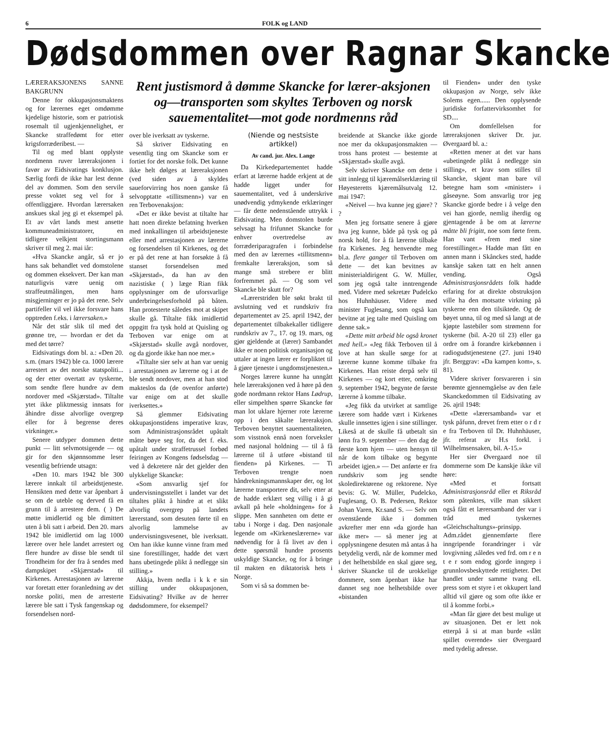6 FOLK og LAND
Dødsdommen over Ragnar Skancke
LÆRERAKSJONENS SANNE BAKGRUNN
Denne for okkupasjonsmaktens og for lærernes eget omdømme kjedelige historie, som er patriotisk rosemalt til ugjenkjennelighet, er Skancke straffedømt for etter krigsforræderibest. —
Til og med blant opplyste nordmenn ruver læreraksjonen i favør av Eidsivatings konklusjon. Særlig fordi de ikke har lest denne del av dommen. Som den servile presse voktet seg vel for å offentliggjøre. Hvordan lærersaken anskues skal jeg gi et eksempel på. Et av vårt lands mest ansette kommuneadministratorer, en tidligere velkjent stortingsmann skriver til meg 2. mai iår:
«Hva Skancke angår, så er jo hans sak behandlet ved domstolene og dommen eksekvert. Der kan man naturligvis være uenig om straffeutmålingen, men hans misgjerninger er jo på det rene. Selv partifeller vil vel ikke forsvare hans opptreden f.eks. i lærersaken.»
Når det står slik til med det grønne tre, — hvordan er det da med det tørre?
Eidsivatings dom bl. a.: «Den 20. s.m. (mars 1942) ble ca. 1000 lærere arrestert av det norske statspoliti... og der etter overtatt av tyskerne, som sendte flere hundre av dem nordover med «Skjærstad». Tiltalte ytet ikke pliktmessig innsats for åhindre disse alvorlige overgrep eller for å begrense deres virkninger.»
Senere utdyper dommen dette punkt — litt selvmotsigende — og gir for den skjønnsomme leser vesentlig befriende utsagn:
«Den 10. mars 1942 ble 300 lærere innkalt til arbeidstjeneste. Hensikten med dette var åpenbart å se om de uteble og derved få en grunn til å arrestere dem. ( ) De møtte imidlertid og ble dimittert uten å bli satt i arbeid. Den 20. mars 1942 ble imidlertid om lag 1000 lærere over hele landet arrestert og flere hundre av disse ble sendt til Trondheim for der fra å sendes med dampskipet «Skjærstad» til Kirkenes. Arrestasjonen av lærerne var foretatt etter foranledning av det norske politi, men de arresterte lærere ble satt i Tysk fangenskap og forsendelsen nord-
Rent justismord å dømme Skancke for lærer-aksjonen og—transporten som skyltes Terboven og norsk sauementalitet—mot gode nordmenns råd
over ble iverksatt av tyskerne.
Så skriver Eidsivating en vesentlig ting om Skancke som er fortiet for det norske folk. Det kunne ikke helt dølges at læreraksjonen (ved siden av å skyldes saueforvirring hos noen ganske få selvopptatte «tillitsmenn») var en ren Terbovenaksjon:
«Det er ikke bevist at tiltalte har hatt noen direkte befatning hverken med innkallingen til arbeidstjeneste eller med arrestasjonen av lærerne og forsendelsen til Kirkenes, og det er på det rene at han forsøkte å få stanset forsendelsen med «Skjærstad», da han av den nazistiske ( ) læge Rian fikk opplysninger om de uforsvarlige underbringelsesforhold på båten. Han protesterte således mot at skipet skulle gå. Tiltalte fikk imidlertid oppgitt fra tysk hold at Quisling og Terboven var enige om at «Skjærstad» skulle avgå nordover, og da gjorde ikke han noe mer.»
«Tiltalte sier selv at han var uenig i arrestasjonen av lærerne og i at de ble sendt nordover, men at han stod makteslos da (de ovenfor anførte) var enige om at det skulle iverksettes.»
Så glemmer Eidsivating okkupasjonstidens imperative krav, som Administrasjonsrådet upåtalt måtte bøye seg for, da det f. eks. upåtalt under straffetrussel forbød feiringen av Kongens fødselsdag — ved å dekretere når det gjelder den ulykkelige Skancke:
«Som ansvarlig sjef for undervisningsstellet i landet var det tiltaltes plikt å hindre at et slikt alvorlig overgrep på landets lærerstand, som desuten førte til en alvorlig lammelse av undervisningsvesenet, ble iverksatt. Om han ikke kunne vinne fram med sine forestillinger, hadde det vært hans ubetingede plikt å nedlegge sin stilling.»
Akkja, hvem nedla i k k e sin stilling under okkupasjonen, Eidsivating? Hvilke av de herrer dødsdommere, for eksempel?
(Niende og nestsiste artikkel)
Av cand. jur. Alex. Lange
Da Kirkedepartementet hadde erfart at lærerne hadde erkjent at de hadde ligget under for sauementalitet, ved å underskrive unødvendig ydmykende erklæringer — får dette nedenstående uttrykk i Eidsivating. Men domstolen burde selvsagt ha frifunnet Skancke for enhver overtredelse av forræderiparagrafen i forbindelse med den av lærernes «tillitsmenn» fremkalte læreraksjon, som så mange små strebere er blitt forfremmet på. — Og som vel Skancke ble skutt for?
«Lærerstriden ble søkt brakt til avslutning ved et rundskriv fra departementet av 25. april 1942, der departementet tilbakekaller tidligere rundskriv av 7., 17. og 19. mars, og gjør gjeldende at (lærer) Sambandet ikke er noen politisk organisasjon og uttaler at ingen lærer er forpliktet til å gjøre tjeneste i ungdomstjenesten.»
Norges lærere kunne ha unngått hele læreraksjonen ved å høre på den gode nordmann rektor Hans Lødrup, eller simpelthen spørre Skancke før man lot uklare hjerner rote lærerne opp i den såkalte læreraksjon. Terboven benyttet sauementaliteten, som visstnok ennå noen forveksler med nasjonal holdning — til å få lærerne til å utføre «bistand til fienden» på Kirkenes. — Ti Terboven trengte noen håndrekningsmannskaper der, og lot lærerne transportere dit, selv etter at de hadde erklært seg villig i å gi avkall på hele «holdningen» for å slippe. Men sannheten om dette er tabu i Norge i dag. Den nasjonale legende om «Kirkeneslærerne» var nødvendig for å få livet av den i dette spørsmål hundre prosents uskyldige Skancke, og for å bringe til makten en diktatorisk hets i Norge.
Som vi så sa dommen be-
breidende at Skancke ikke gjorde noe mer da okkupasjonsmakten — tross hans protest — bestemte at «Skjærstad» skulle avgå.
Selv skriver Skancke om dette i sitt innlegg til kjæremålserklæring til Høyesteretts kjæremålsutvalg 12. mai 1947:
«Neivel — hva kunne jeg gjøre? ? ?
Men jeg fortsatte senere å gjøre hva jeg kunne, både på tysk og på norsk hold, for å få lærerne tilbake fra Kirkenes. Jeg henvendte meg bl.a. flere ganger til Terboven om dette — det kan bevitnes av ministerialdirigent G. W. Müller, som jeg også talte inntrengende med. Videre med sekretær Pudelcko hos Huhnhäuser. Videre med minister Fuglesang, som også kan bevitne at jeg talte med Quisling om denne sak.»
«Dette mitt arbeid ble også kronet med hell.» «Jeg fikk Terboven til å love at han skulle sørge for at lærerne kunne komme tilbake fra Kirkenes. Han reiste derpå selv til Kirkenes — og kort etter, omkring 9. september 1942, begynte de første lærerne å komme tilbake.
«Jeg fikk da utvirket at samtlige lærere som hadde vært i Kirkenes skulle innsettes igjen i sine stillinger. Likeså at de skulle få utbetalt sin lønn fra 9. september — den dag de første kom hjem — uten hensyn til når de kom tilbake og begynte arbeidet igjen.» — Det anførte er fra rundskriv som jeg sendte skoledirektørene og rektorene. Nye bevis: G. W. Müller, Pudelcko, Fuglesang, O. B. Pedersen, Rektor Johan Varen, Kr.sand S. — Selv om ovenstående ikke i dommen avkrefter mer enn «da gjorde han ikke mer» — så mener jeg at opplysningene desuten må antas å ha betydelig verdi, når de kommer med i det helhetsbilde en skal gjøre seg, skriver Skancke til de urokkelige dommere, som åpenbart ikke har dannet seg noe helhetsbilde over «bistanden
til Fienden» under den tyske okkupasjon av Norge, selv ikke Solems egen...... Den opplysende juridiske forfattervirksomhet for SD....
Om domfellelsen for læreraksjonen skriver Dr. jur. Øvergaard bl. a.:
«Retten mener at det var hans «ubetingede plikt å nedlegge sin stilling», et krav som stilles til Skancke, skjønt man bare vil betegne ham som «minister» i gåseøyne. Som ansvarlig tror jeg Skancke gjorde bedre i å velge den vei han gjorde, nemlig iherdig og gjentagende å be om at lærerne måtte bli frigitt, noe som førte frem. Han vant «frem med sine forestillinger.» Hadde man fått en annen mann i Skånckes sted, hadde kanskje saken tatt en helt annen vending. Også Administrasjonsrådets folk hadde erfaring for at direkte obstruksjon ville ha den motsatte virkning på tyskerne enn den tilsiktede. Og de bøyet unna, til og med så langt at de kjøpte lastebiler som strømenn for tyskerne (bil. A-20 til 23) eller ga ordre om å forandre kirkebønnen i radiogudstjenestene (27. juni 1940 jfr. Berggrav: «Da kampen kom», s. 81).
Videre skriver forsvareren i sin berømte gjennemgåelse av den fæle Skanckedommen til Eidsivating av 26. ajril 1948:
«Dette «lærersamband» var et tysk påfunn, drevet frem etter o r d r e fra Terboven til Dr. Huhnhäuser, jfr. referat av H.s forkl. i Wilhelmsensaken, bil. A-15.»
Her sier Øvergaard noe til dommerne som De kanskje ikke vil høre:
«Med et fortsatt Administrasjonsråd eller et Riksråd som påtenktes, ville man sikkert også fått et lærersamband der var i tråd med tyskernes «Gleichschaltungs»-prinsipp. Adm.rådet gjennemførte flere inngripende forandringer i vår lovgivning ,således ved frd. om r e n t e r som endog gjorde inngrep i grunnlovsbeskyttede rettigheter. Det handlet under samme tvang ell. press som et styre i et okkupert land alltid vil gjøre og som ofte ikke er til å komme forbi.»
«Man får gjøre det best mulige ut av situasjonen. Det er lett nok etterpå å si at man burde «slått spillet overende» sier Øvergaard med tydelig adresse.